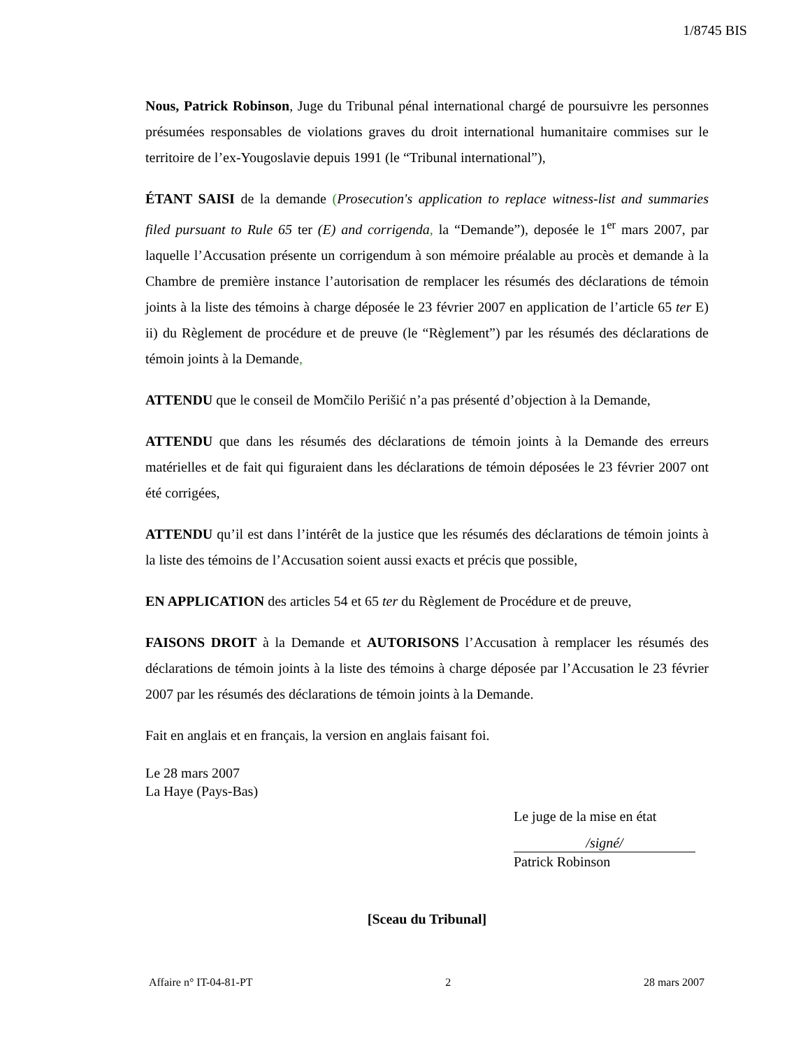1/8745 BIS
Nous, Patrick Robinson, Juge du Tribunal pénal international chargé de poursuivre les personnes présumées responsables de violations graves du droit international humanitaire commises sur le territoire de l’ex-Yougoslavie depuis 1991 (le “Tribunal international”),
ÉTANT SAISI de la demande (Prosecution's application to replace witness-list and summaries filed pursuant to Rule 65 ter (E) and corrigenda, la “Demande”), deposée le 1<sup>er</sup> mars 2007, par laquelle l’Accusation présente un corrigendum à son mémoire préalable au procès et demande à la Chambre de première instance l’autorisation de remplacer les résumés des déclarations de témoin joints à la liste des témoins à charge déposée le 23 février 2007 en application de l’article 65 ter E) ii) du Règlement de procédure et de preuve (le “Règlement”) par les résumés des déclarations de témoin joints à la Demande,
ATTENDU que le conseil de Momčilo Perišić n’a pas présenté d’objection à la Demande,
ATTENDU que dans les résumés des déclarations de témoin joints à la Demande des erreurs matérielles et de fait qui figuraient dans les déclarations de témoin déposées le 23 février 2007 ont été corrigées,
ATTENDU qu’il est dans l’intérêt de la justice que les résumés des déclarations de témoin joints à la liste des témoins de l’Accusation soient aussi exacts et précis que possible,
EN APPLICATION des articles 54 et 65 ter du Règlement de Procédure et de preuve,
FAISONS DROIT à la Demande et AUTORISONS l’Accusation à remplacer les résumés des déclarations de témoin joints à la liste des témoins à charge déposée par l’Accusation le 23 février 2007 par les résumés des déclarations de témoin joints à la Demande.
Fait en anglais et en français, la version en anglais faisant foi.
Le 28 mars 2007
La Haye (Pays-Bas)
Le juge de la mise en état
/signé/
Patrick Robinson
[Sceau du Tribunal]
Affaire n° IT-04-81-PT 2 28 mars 2007